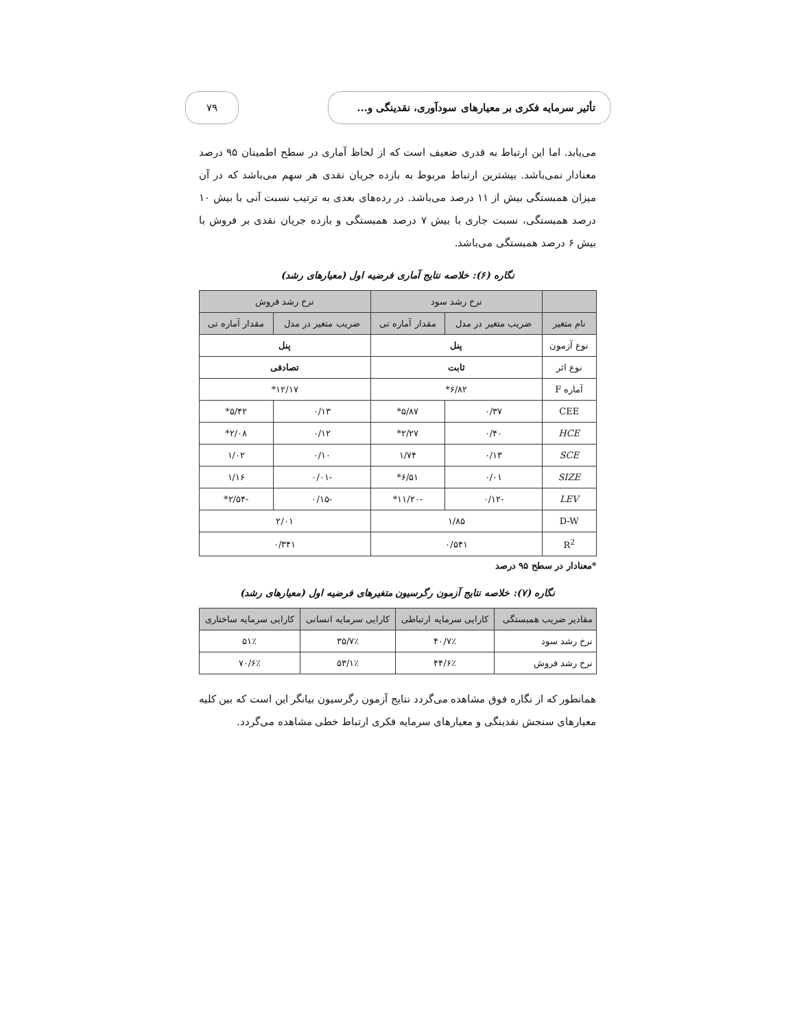تأثیر سرمایه فکری بر معیارهای سودآوری، نقدینگی و...
۷۹
می‌یابد. اما این ارتباط به قدری ضعیف است که از لحاظ آماری در سطح اطمینان ۹۵ درصد معنادار نمی‌باشد. بیشترین ارتباط مربوط به بازده جریان نقدی هر سهم می‌باشد که در آن میزان همبستگی بیش از ۱۱ درصد می‌باشد. در رده‌های بعدی به ترتیب نسبت آنی با بیش ۱۰ درصد همبستگی، نسبت جاری با بیش ۷ درصد همبستگی و بازده جریان نقدی بر فروش با بیش ۶ درصد همبستگی می‌باشد.
نگاره (۶): خلاصه نتایج آماری فرضیه اول (معیارهای رشد)
| | نرخ رشد سود | | نرخ رشد فروش | |
| --- | --- | --- | --- | --- |
| نام متغیر | ضریب متغیر در مدل | مقدار آماره تی | ضریب متغیر در مدل | مقدار آماره تی |
| نوع آزمون | پنل | | پنل | |
| نوع اثر | ثابت | | تصادفی | |
| آماره F | ۶/۸۲* | | ۱۲/۱۷* | |
| CEE | ۰/۳۷ | ۵/۸۷* | ۰/۱۳ | ۵/۴۲* |
| HCE | ۰/۴۰ | ۲/۲۷* | ۰/۱۲ | ۲/۰۸* |
| SCE | ۰/۱۳ | ۱/۷۴ | ۰/۱۰ | ۱/۰۲ |
| SIZE | ۰/۰۱ | ۶/۵۱* | -۰/۰۱ | ۱/۱۶ |
| LEV | -۰/۱۲ | -۱۱/۲۰* | -۰/۱۵ | -۲/۵۴* |
| D-W | ۱/۸۵ | | ۲/۰۱ | |
| R<sup>2</sup> | ۰/۵۴۱ | | ۰/۳۴۱ | |
*معنادار در سطح ۹۵ درصد
نگاره (۷): خلاصه نتایج آزمون رگرسیون متغیرهای فرضیه اول (معیارهای رشد)
| مقادیر ضریب همبستگی | کارایی سرمایه ارتباطی | کارایی سرمایه انسانی | کارایی سرمایه ساختاری |
| --- | --- | --- | --- |
| نرخ رشد سود | ۴۰/۷٪ | ۳۵/۷٪ | ۵۱٪ |
| نرخ رشد فروش | ۴۴/۶٪ | ۵۳/۱٪ | ۷۰/۶٪ |
همانطور که از نگاره فوق مشاهده می‌گردد نتایج آزمون رگرسیون بیانگر این است که بین کلیه معیارهای سنجش نقدینگی و معیارهای سرمایه فکری ارتباط خطی مشاهده می‌گردد.